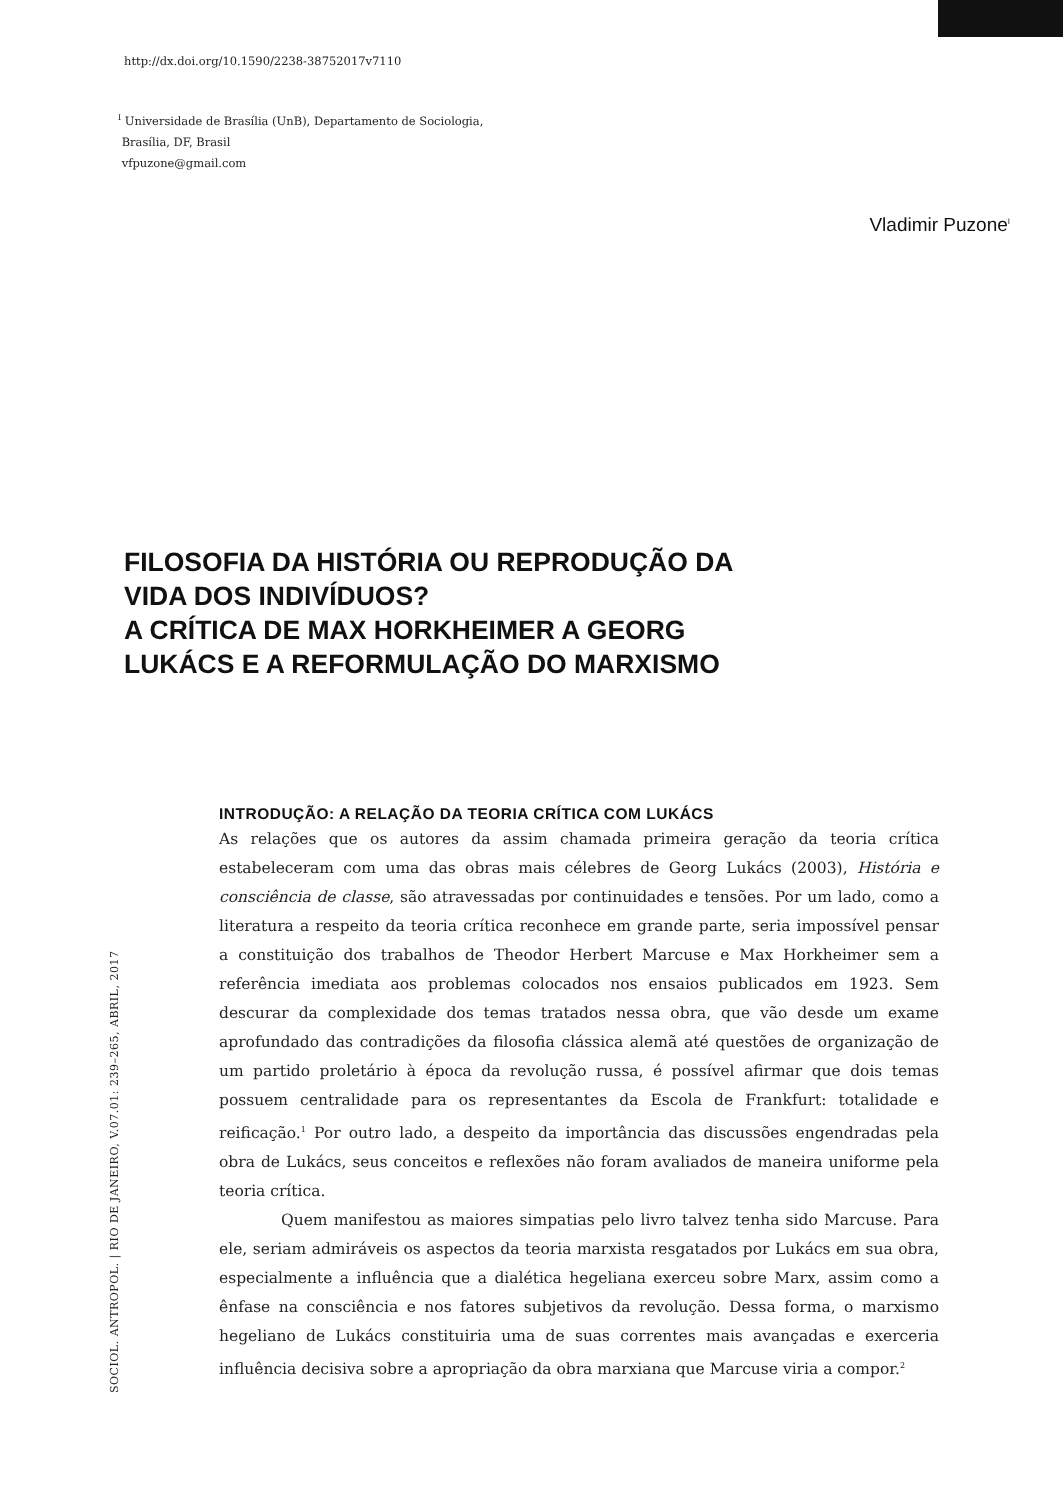http://dx.doi.org/10.1590/2238-38752017v7110
<sup>I</sup> Universidade de Brasília (UnB), Departamento de Sociologia,
Brasília, DF, Brasil
vfpuzone@gmail.com
Vladimir Puzone<sup>I</sup>
FILOSOFIA DA HISTÓRIA OU REPRODUÇÃO DA
VIDA DOS INDIVÍDUOS?
A CRÍTICA DE MAX HORKHEIMER A GEORG
LUKÁCS E A REFORMULAÇÃO DO MARXISMO
SOCIOL. ANTROPOL. | RIO DE JANEIRO, V.07.01: 239–265, ABRIL, 2017
INTRODUÇÃO: A RELAÇÃO DA TEORIA CRÍTICA COM LUKÁCS
As relações que os autores da assim chamada primeira geração da teoria crítica estabeleceram com uma das obras mais célebres de Georg Lukács (2003), História e consciência de classe, são atravessadas por continuidades e tensões. Por um lado, como a literatura a respeito da teoria crítica reconhece em grande parte, seria impossível pensar a constituição dos trabalhos de Theodor Herbert Marcuse e Max Horkheimer sem a referência imediata aos problemas colocados nos ensaios publicados em 1923. Sem descurar da complexidade dos temas tratados nessa obra, que vão desde um exame aprofundado das contradições da filosofia clássica alemã até questões de organização de um partido proletário à época da revolução russa, é possível afirmar que dois temas possuem centralidade para os representantes da Escola de Frankfurt: totalidade e reificação.<sup>1</sup> Por outro lado, a despeito da importância das discussões engendradas pela obra de Lukács, seus conceitos e reflexões não foram avaliados de maneira uniforme pela teoria crítica.
Quem manifestou as maiores simpatias pelo livro talvez tenha sido Marcuse. Para ele, seriam admiráveis os aspectos da teoria marxista resgatados por Lukács em sua obra, especialmente a influência que a dialética hegeliana exerceu sobre Marx, assim como a ênfase na consciência e nos fatores subjetivos da revolução. Dessa forma, o marxismo hegeliano de Lukács constituiria uma de suas correntes mais avançadas e exerceria influência decisiva sobre a apropriação da obra marxiana que Marcuse viria a compor.<sup>2</sup>